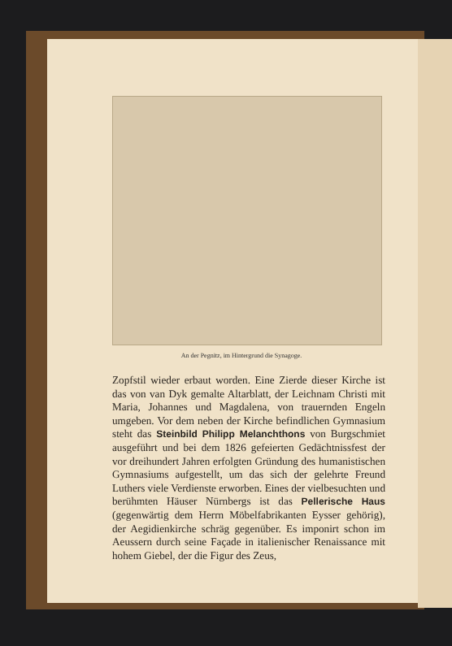An der Pegnitz, im Hintergrund die Synagoge.
Zopfstil wieder erbaut worden. Eine Zierde dieser Kirche ist das von van Dyk gemalte Altarblatt, der Leichnam Christi mit Maria, Johannes und Magdalena, von trauernden Engeln umgeben. Vor dem neben der Kirche befindlichen Gymnasium steht das Steinbild Philipp Melanchthons von Burgschmiet ausgeführt und bei dem 1826 gefeierten Gedächtnissfest der vor dreihundert Jahren erfolgten Gründung des humanistischen Gymnasiums aufgestellt, um das sich der gelehrte Freund Luthers viele Verdienste erworben. Eines der vielbesuchten und berühmten Häuser Nürnbergs ist das Pellerische Haus (gegenwärtig dem Herrn Möbelfabrikanten Eysser gehörig), der Aegidienkirche schräg gegenüber. Es imponirt schon im Aeussern durch seine Façade in italienischer Renaissance mit hohem Giebel, der die Figur des Zeus,